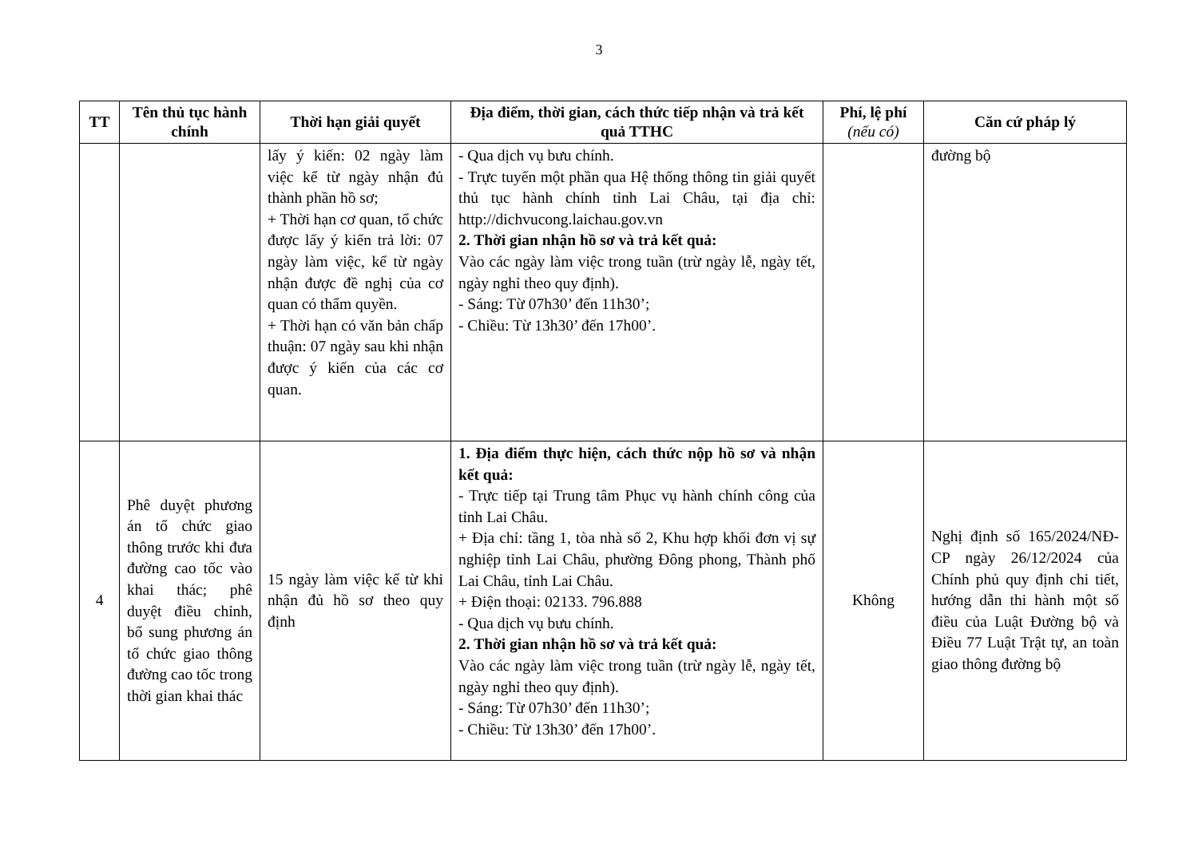3
| TT | Tên thủ tục hành chính | Thời hạn giải quyết | Địa điểm, thời gian, cách thức tiếp nhận và trả kết quả TTHC | Phí, lệ phí (nếu có) | Căn cứ pháp lý |
| --- | --- | --- | --- | --- | --- |
| | | lấy ý kiến: 02 ngày làm việc kể từ ngày nhận đủ thành phần hồ sơ; + Thời hạn cơ quan, tổ chức được lấy ý kiến trả lời: 07 ngày làm việc, kể từ ngày nhận được đề nghị của cơ quan có thẩm quyền. + Thời hạn có văn bản chấp thuận: 07 ngày sau khi nhận được ý kiến của các cơ quan. | - Qua dịch vụ bưu chính. - Trực tuyến một phần qua Hệ thống thông tin giải quyết thủ tục hành chính tỉnh Lai Châu, tại địa chỉ: http://dichvucong.laichau.gov.vn 2. Thời gian nhận hồ sơ và trả kết quả: Vào các ngày làm việc trong tuần (trừ ngày lễ, ngày tết, ngày nghỉ theo quy định). - Sáng: Từ 07h30’ đến 11h30’; - Chiều: Từ 13h30’ đến 17h00’. | | đường bộ |
| 4 | Phê duyệt phương án tổ chức giao thông trước khi đưa đường cao tốc vào khai thác; phê duyệt điều chỉnh, bổ sung phương án tổ chức giao thông đường cao tốc trong thời gian khai thác | 15 ngày làm việc kể từ khi nhận đủ hồ sơ theo quy định | 1. Địa điểm thực hiện, cách thức nộp hồ sơ và nhận kết quả: - Trực tiếp tại Trung tâm Phục vụ hành chính công của tỉnh Lai Châu. + Địa chỉ: tầng 1, tòa nhà số 2, Khu hợp khối đơn vị sự nghiệp tỉnh Lai Châu, phường Đông phong, Thành phố Lai Châu, tỉnh Lai Châu. + Điện thoại: 02133. 796.888 - Qua dịch vụ bưu chính. 2. Thời gian nhận hồ sơ và trả kết quả: Vào các ngày làm việc trong tuần (trừ ngày lễ, ngày tết, ngày nghỉ theo quy định). - Sáng: Từ 07h30’ đến 11h30’; - Chiều: Từ 13h30’ đến 17h00’. | Không | Nghị định số 165/2024/NĐ-CP ngày 26/12/2024 của Chính phủ quy định chi tiết, hướng dẫn thi hành một số điều của Luật Đường bộ và Điều 77 Luật Trật tự, an toàn giao thông đường bộ |